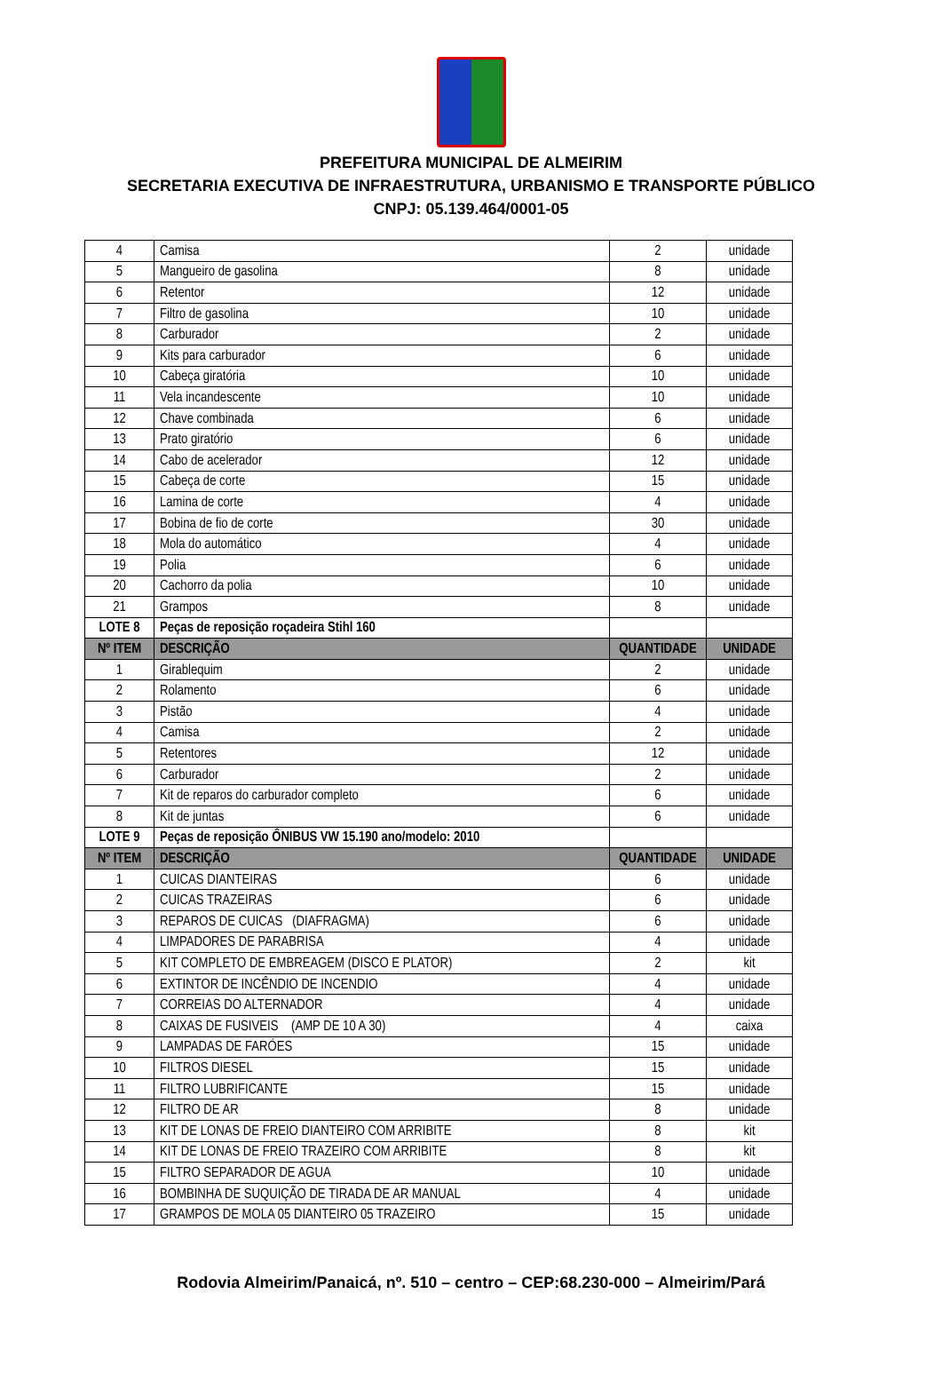PREFEITURA MUNICIPAL DE ALMEIRIM
SECRETARIA EXECUTIVA DE INFRAESTRUTURA, URBANISMO E TRANSPORTE PÚBLICO
CNPJ: 05.139.464/0001-05
| 4 | Camisa | 2 | unidade |
| 5 | Mangueiro de gasolina | 8 | unidade |
| 6 | Retentor | 12 | unidade |
| 7 | Filtro de gasolina | 10 | unidade |
| 8 | Carburador | 2 | unidade |
| 9 | Kits para carburador | 6 | unidade |
| 10 | Cabeça giratória | 10 | unidade |
| 11 | Vela incandescente | 10 | unidade |
| 12 | Chave combinada | 6 | unidade |
| 13 | Prato giratório | 6 | unidade |
| 14 | Cabo de acelerador | 12 | unidade |
| 15 | Cabeça de corte | 15 | unidade |
| 16 | Lamina de corte | 4 | unidade |
| 17 | Bobina de fio de corte | 30 | unidade |
| 18 | Mola do automático | 4 | unidade |
| 19 | Polia | 6 | unidade |
| 20 | Cachorro da polia | 10 | unidade |
| 21 | Grampos | 8 | unidade |
| LOTE 8 | Peças de reposição roçadeira Stihl 160 | | |
| Nº ITEM | DESCRIÇÃO | QUANTIDADE | UNIDADE |
| 1 | Girablequim | 2 | unidade |
| 2 | Rolamento | 6 | unidade |
| 3 | Pistão | 4 | unidade |
| 4 | Camisa | 2 | unidade |
| 5 | Retentores | 12 | unidade |
| 6 | Carburador | 2 | unidade |
| 7 | Kit de reparos do carburador completo | 6 | unidade |
| 8 | Kit de juntas | 6 | unidade |
| LOTE 9 | Peças de reposição ÔNIBUS VW 15.190 ano/modelo: 2010 | | |
| Nº ITEM | DESCRIÇÃO | QUANTIDADE | UNIDADE |
| 1 | CUICAS DIANTEIRAS | 6 | unidade |
| 2 | CUICAS TRAZEIRAS | 6 | unidade |
| 3 | REPAROS DE CUICAS (DIAFRAGMA) | 6 | unidade |
| 4 | LIMPADORES DE PARABRISA | 4 | unidade |
| 5 | KIT COMPLETO DE EMBREAGEM (DISCO E PLATOR) | 2 | kit |
| 6 | EXTINTOR DE INCÊNDIO DE INCENDIO | 4 | unidade |
| 7 | CORREIAS DO ALTERNADOR | 4 | unidade |
| 8 | CAIXAS DE FUSIVEIS (AMP DE 10 A 30) | 4 | caixa |
| 9 | LAMPADAS DE FARÓES | 15 | unidade |
| 10 | FILTROS DIESEL | 15 | unidade |
| 11 | FILTRO LUBRIFICANTE | 15 | unidade |
| 12 | FILTRO DE AR | 8 | unidade |
| 13 | KIT DE LONAS DE FREIO DIANTEIRO COM ARRIBITE | 8 | kit |
| 14 | KIT DE LONAS DE FREIO TRAZEIRO COM ARRIBITE | 8 | kit |
| 15 | FILTRO SEPARADOR DE AGUA | 10 | unidade |
| 16 | BOMBINHA DE SUQUIÇÃO DE TIRADA DE AR MANUAL | 4 | unidade |
| 17 | GRAMPOS DE MOLA 05 DIANTEIRO 05 TRAZEIRO | 15 | unidade |
Rodovia Almeirim/Panaicá, nº. 510 – centro – CEP:68.230-000 – Almeirim/Pará